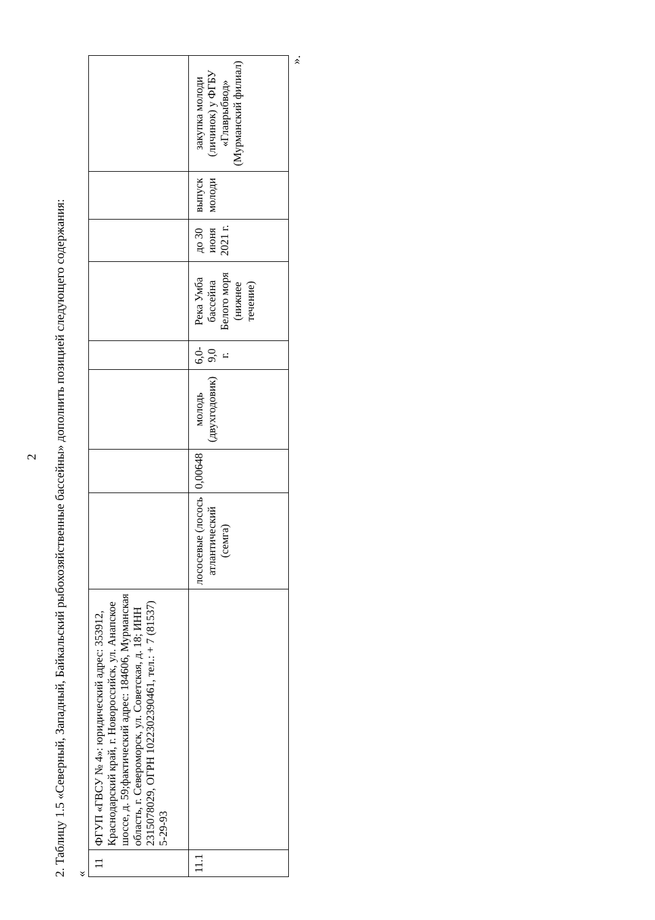2
2. Таблицу 1.5 «Северный, Западный, Байкальский рыбохозяйственные бассейны» дополнить позицией следующего содержания:
«
| 11 | ФГУП «ГВСУ № 4»: юридический адрес: 353912, Краснодарский край, г. Новороссийск, ул. Анапское шоссе, д. 59;фактический адрес: 184606, Мурманская область, г. Североморск, ул. Советская, д. 18; ИНН 2315078029, ОГРН 1022302390461, тел.: + 7 (81537) 5-29-93 | | | | | | | | |
| 11.1 | | лососевые (лосось атлантический (семга) | 0,00648 | молодь (двухгодовик) | 6,0-9,0 г. | Река Умба бассейна Белого моря (нижнее течение) | до 30 июня 2021 г. | выпуск молоди | закупка молоди (личинок) у ФГБУ «Главрыбвод» (Мурманский филиал) |
».